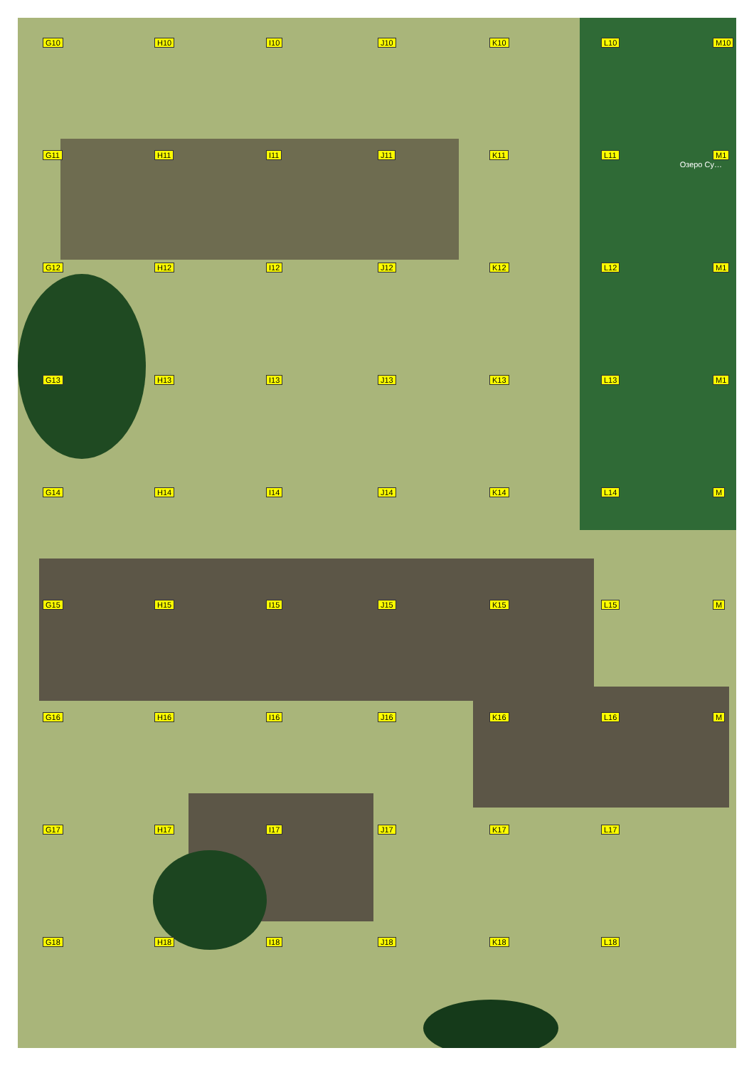Озеро Су…
G10
H10
I10
J10
K10
L10
M10
G11
H11
I11
J11
K11
L11
M1
G12
H12
I12
J12
K12
L12
M1
G13
H13
I13
J13
K13
L13
M1
G14
H14
I14
J14
K14
L14
M
G15
H15
I15
J15
K15
L15
M
G16
H16
I16
J16
K16
L16
M
G17
H17
I17
J17
K17
L17
G18
H18
I18
J18
K18
L18